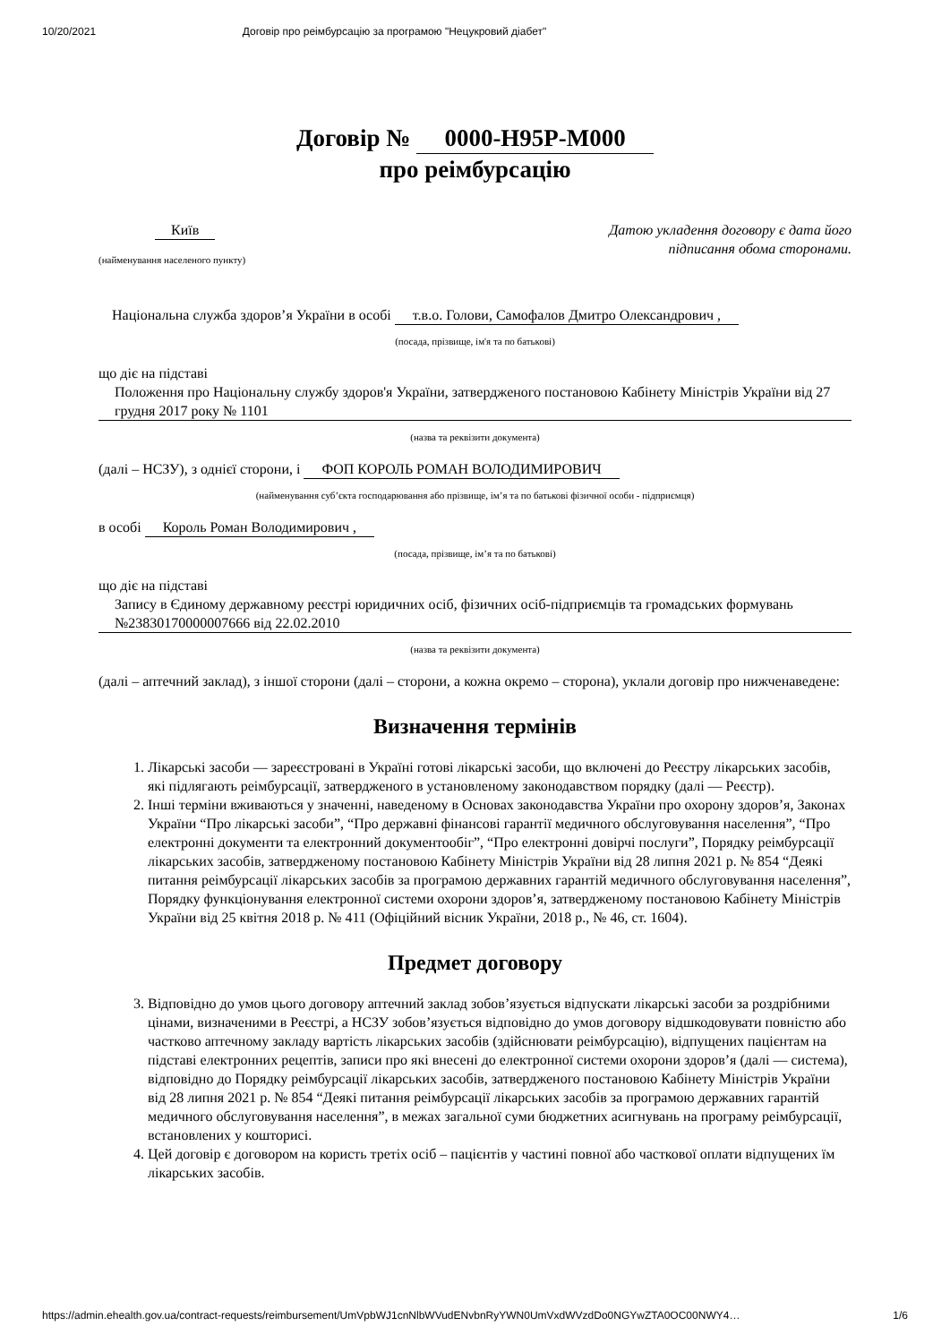10/20/2021 Договір про реімбурсацію за програмою "Нецукровий діабет"
Договір № 0000-H95P-M000
про реімбурсацію
Київ
(найменування населеного пункту)
Датою укладення договору є дата його
підписання обома сторонами.
Національна служба здоров’я України в особі т.в.о. Голови, Самофалов Дмитро Олександрович ,
(посада, прізвище, ім'я та по батькові)
що діє на підставі
Положення про Національну службу здоров'я України, затвердженого постановою Кабінету Міністрів України від 27 грудня 2017 року № 1101
(назва та реквізити документа)
(далі – НСЗУ), з однієї сторони, і ФОП КОРОЛЬ РОМАН ВОЛОДИМИРОВИЧ
(найменування суб’єкта господарювання або прізвище, ім’я та по батькові фізичної особи - підприємця)
в особі Король Роман Володимирович ,
(посада, прізвище, ім’я та по батькові)
що діє на підставі
Запису в Єдиному державному реєстрі юридичних осіб, фізичних осіб-підприємців та громадських формувань №23830170000007666 від 22.02.2010
(назва та реквізити документа)
(далі – аптечний заклад), з іншої сторони (далі – сторони, а кожна окремо – сторона), уклали договір про нижченаведене:
Визначення термінів
1. Лікарські засоби — зареєстровані в Україні готові лікарські засоби, що включені до Реєстру лікарських засобів, які підлягають реімбурсації, затвердженого в установленому законодавством порядку (далі — Реєстр).
2. Інші терміни вживаються у значенні, наведеному в Основах законодавства України про охорону здоров’я, Законах України “Про лікарські засоби”, “Про державні фінансові гарантії медичного обслуговування населення”, “Про електронні документи та електронний документообіг”, “Про електронні довірчі послуги”, Порядку реімбурсації лікарських засобів, затвердженому постановою Кабінету Міністрів України від 28 липня 2021 р. № 854 “Деякі питання реімбурсації лікарських засобів за програмою державних гарантій медичного обслуговування населення”, Порядку функціонування електронної системи охорони здоров’я, затвердженому постановою Кабінету Міністрів України від 25 квітня 2018 р. № 411 (Офіційний вісник України, 2018 р., № 46, ст. 1604).
Предмет договору
3. Відповідно до умов цього договору аптечний заклад зобов’язується відпускати лікарські засоби за роздрібними цінами, визначеними в Реєстрі, а НСЗУ зобов’язується відповідно до умов договору відшкодовувати повністю або частково аптечному закладу вартість лікарських засобів (здійснювати реімбурсацію), відпущених пацієнтам на підставі електронних рецептів, записи про які внесені до електронної системи охорони здоров’я (далі — система), відповідно до Порядку реімбурсації лікарських засобів, затвердженого постановою Кабінету Міністрів України від 28 липня 2021 р. № 854 “Деякі питання реімбурсації лікарських засобів за програмою державних гарантій медичного обслуговування населення”, в межах загальної суми бюджетних асигнувань на програму реімбурсації, встановлених у кошторисі.
4. Цей договір є договором на користь третіх осіб – пацієнтів у частині повної або часткової оплати відпущених їм лікарських засобів.
https://admin.ehealth.gov.ua/contract-requests/reimbursement/UmVpbWJ1cnNlbWVudENvbnRyYWN0UmVxdWVzdDo0NGYwZTA0OC00NWY4… 1/6